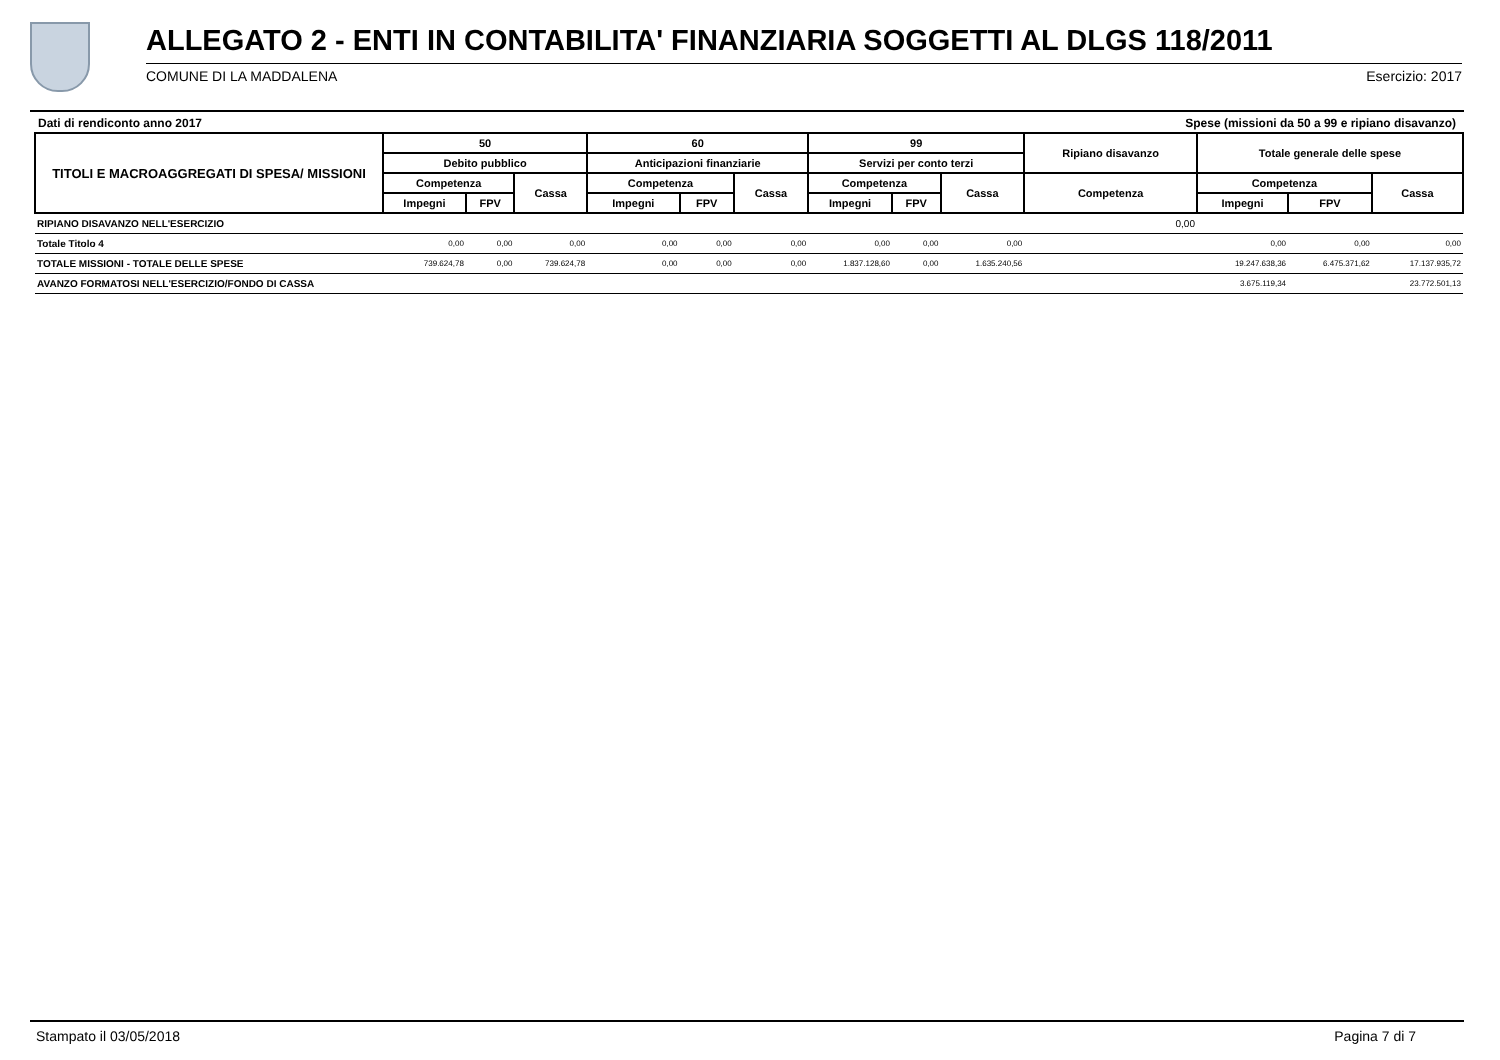ALLEGATO 2 - ENTI IN CONTABILITA' FINANZIARIA SOGGETTI AL DLGS 118/2011
COMUNE DI LA MADDALENA Esercizio: 2017
Dati di rendiconto anno 2017 Spese (missioni da 50 a 99 e ripiano disavanzo)
| TITOLI E MACROAGGREGATI DI SPESA/ MISSIONI | 50 | | | 60 | | | 99 | | | Ripiano disavanzo | Totale generale delle spese | | |
| --- | --- | --- | --- | --- | --- | --- | --- | --- | --- | --- | --- | --- | --- |
| | Debito pubblico | | | Anticipazioni finanziarie | | | Servizi per conto terzi | | | | | | |
| | Competenza | | Cassa | Competenza | | Cassa | Competenza | | Cassa | Competenza | Competenza | | Cassa |
| | Impegni | FPV | | Impegni | FPV | | Impegni | FPV | | | Impegni | FPV | |
| RIPIANO DISAVANZO NELL'ESERCIZIO | | | | | | | | | | 0,00 | | | |
| Totale Titolo 4 | 0,00 | 0,00 | 0,00 | 0,00 | 0,00 | 0,00 | 0,00 | 0,00 | 0,00 | | 0,00 | 0,00 | 0,00 |
| TOTALE MISSIONI - TOTALE DELLE SPESE | 739.624,78 | 0,00 | 739.624,78 | 0,00 | 0,00 | 0,00 | 1.837.128,60 | 0,00 | 1.635.240,56 | | 19.247.638,36 | 6.475.371,62 | 17.137.935,72 |
| AVANZO FORMATOSI NELL'ESERCIZIO/FONDO DI CASSA | | | | | | | | | | | 3.675.119,34 | | 23.772.501,13 |
Stampato il 03/05/2018 Pagina 7 di 7